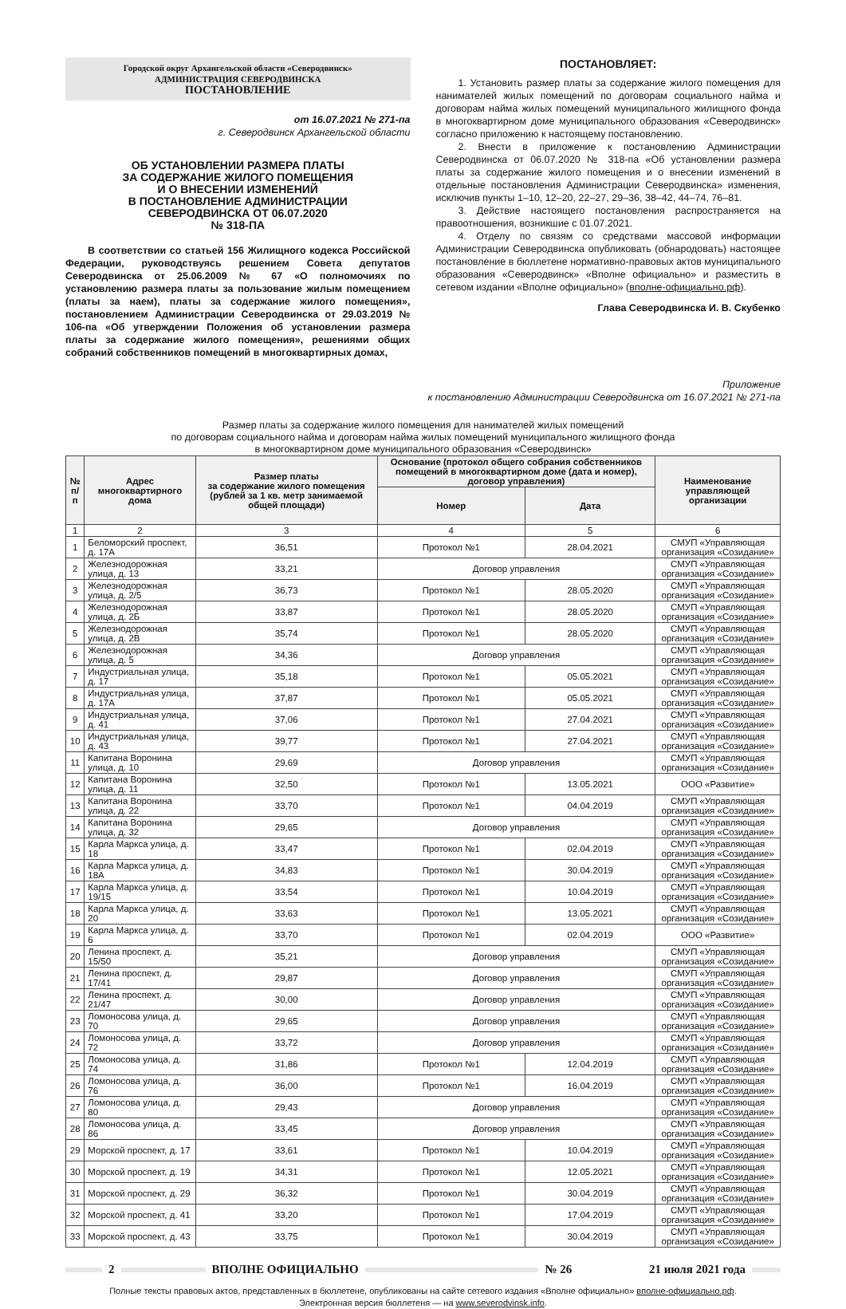Городской округ Архангельской области «Северодвинск»
АДМИНИСТРАЦИЯ СЕВЕРОДВИНСКА
ПОСТАНОВЛЕНИЕ
от 16.07.2021 № 271-па
г. Северодвинск Архангельской области
ОБ УСТАНОВЛЕНИИ РАЗМЕРА ПЛАТЫ
ЗА СОДЕРЖАНИЕ ЖИЛОГО ПОМЕЩЕНИЯ
И О ВНЕСЕНИИ ИЗМЕНЕНИЙ
В ПОСТАНОВЛЕНИЕ АДМИНИСТРАЦИИ
СЕВЕРОДВИНСКА ОТ 06.07.2020
№ 318-ПА
В соответствии со статьей 156 Жилищного кодекса Российской Федерации, руководствуясь решением Совета депутатов Северодвинска от 25.06.2009 № 67 «О полномочиях по установлению размера платы за пользование жилым помещением (платы за наем), платы за содержание жилого помещения», постановлением Администрации Северодвинска от 29.03.2019 № 106-па «Об утверждении Положения об установлении размера платы за содержание жилого помещения», решениями общих собраний собственников помещений в многоквартирных домах,
ПОСТАНОВЛЯЕТ:
1. Установить размер платы за содержание жилого помещения для нанимателей жилых помещений по договорам социального найма и договорам найма жилых помещений муниципального жилищного фонда в многоквартирном доме муниципального образования «Северодвинск» согласно приложению к настоящему постановлению.
2. Внести в приложение к постановлению Администрации Северодвинска от 06.07.2020 № 318-па «Об установлении размера платы за содержание жилого помещения и о внесении изменений в отдельные постановления Администрации Северодвинска» изменения, исключив пункты 1–10, 12–20, 22–27, 29–36, 38–42, 44–74, 76–81.
3. Действие настоящего постановления распространяется на правоотношения, возникшие с 01.07.2021.
4. Отделу по связям со средствами массовой информации Администрации Северодвинска опубликовать (обнародовать) настоящее постановление в бюллетене нормативно-правовых актов муниципального образования «Северодвинск» «Вполне официально» и разместить в сетевом издании «Вполне официально» (вполне-официально.рф).
Глава Северодвинска И. В. Скубенко
Приложение
к постановлению Администрации Северодвинска от 16.07.2021 № 271-па
Размер платы за содержание жилого помещения для нанимателей жилых помещений
по договорам социального найма и договорам найма жилых помещений муниципального жилищного фонда
в многоквартирном доме муниципального образования «Северодвинск»
| № п/п | Адрес многоквартирного дома | Размер платы за содержание жилого помещения (рублей за 1 кв. метр занимаемой общей площади) | Основание (протокол общего собрания собственников помещений в многоквартирном доме (дата и номер), договор управления) | | Наименование управляющей организации |
| --- | --- | --- | --- | --- | --- |
| | | | Номер | Дата | |
| 1 | 2 | 3 | 4 | 5 | 6 |
| 1 | Беломорский проспект, д. 17А | 36,51 | Протокол №1 | 28.04.2021 | СМУП «Управляющая организация «Созидание» |
| 2 | Железнодорожная улица, д. 13 | 33,21 | Договор управления | | СМУП «Управляющая организация «Созидание» |
| 3 | Железнодорожная улица, д. 2/5 | 36,73 | Протокол №1 | 28.05.2020 | СМУП «Управляющая организация «Созидание» |
| 4 | Железнодорожная улица, д. 2Б | 33,87 | Протокол №1 | 28.05.2020 | СМУП «Управляющая организация «Созидание» |
| 5 | Железнодорожная улица, д. 2В | 35,74 | Протокол №1 | 28.05.2020 | СМУП «Управляющая организация «Созидание» |
| 6 | Железнодорожная улица, д. 5 | 34,36 | Договор управления | | СМУП «Управляющая организация «Созидание» |
| 7 | Индустриальная улица, д. 17 | 35,18 | Протокол №1 | 05.05.2021 | СМУП «Управляющая организация «Созидание» |
| 8 | Индустриальная улица, д. 17А | 37,87 | Протокол №1 | 05.05.2021 | СМУП «Управляющая организация «Созидание» |
| 9 | Индустриальная улица, д. 41 | 37,06 | Протокол №1 | 27.04.2021 | СМУП «Управляющая организация «Созидание» |
| 10 | Индустриальная улица, д. 43 | 39,77 | Протокол №1 | 27.04.2021 | СМУП «Управляющая организация «Созидание» |
| 11 | Капитана Воронина улица, д. 10 | 29,69 | Договор управления | | СМУП «Управляющая организация «Созидание» |
| 12 | Капитана Воронина улица, д. 11 | 32,50 | Протокол №1 | 13.05.2021 | ООО «Развитие» |
| 13 | Капитана Воронина улица, д. 22 | 33,70 | Протокол №1 | 04.04.2019 | СМУП «Управляющая организация «Созидание» |
| 14 | Капитана Воронина улица, д. 32 | 29,65 | Договор управления | | СМУП «Управляющая организация «Созидание» |
| 15 | Карла Маркса улица, д. 18 | 33,47 | Протокол №1 | 02.04.2019 | СМУП «Управляющая организация «Созидание» |
| 16 | Карла Маркса улица, д. 18А | 34,83 | Протокол №1 | 30.04.2019 | СМУП «Управляющая организация «Созидание» |
| 17 | Карла Маркса улица, д. 19/15 | 33,54 | Протокол №1 | 10.04.2019 | СМУП «Управляющая организация «Созидание» |
| 18 | Карла Маркса улица, д. 20 | 33,63 | Протокол №1 | 13.05.2021 | СМУП «Управляющая организация «Созидание» |
| 19 | Карла Маркса улица, д. 6 | 33,70 | Протокол №1 | 02.04.2019 | ООО «Развитие» |
| 20 | Ленина проспект, д. 15/50 | 35,21 | Договор управления | | СМУП «Управляющая организация «Созидание» |
| 21 | Ленина проспект, д. 17/41 | 29,87 | Договор управления | | СМУП «Управляющая организация «Созидание» |
| 22 | Ленина проспект, д. 21/47 | 30,00 | Договор управления | | СМУП «Управляющая организация «Созидание» |
| 23 | Ломоносова улица, д. 70 | 29,65 | Договор управления | | СМУП «Управляющая организация «Созидание» |
| 24 | Ломоносова улица, д. 72 | 33,72 | Договор управления | | СМУП «Управляющая организация «Созидание» |
| 25 | Ломоносова улица, д. 74 | 31,86 | Протокол №1 | 12.04.2019 | СМУП «Управляющая организация «Созидание» |
| 26 | Ломоносова улица, д. 76 | 36,00 | Протокол №1 | 16.04.2019 | СМУП «Управляющая организация «Созидание» |
| 27 | Ломоносова улица, д. 80 | 29,43 | Договор управления | | СМУП «Управляющая организация «Созидание» |
| 28 | Ломоносова улица, д. 86 | 33,45 | Договор управления | | СМУП «Управляющая организация «Созидание» |
| 29 | Морской проспект, д. 17 | 33,61 | Протокол №1 | 10.04.2019 | СМУП «Управляющая организация «Созидание» |
| 30 | Морской проспект, д. 19 | 34,31 | Протокол №1 | 12.05.2021 | СМУП «Управляющая организация «Созидание» |
| 31 | Морской проспект, д. 29 | 36,32 | Протокол №1 | 30.04.2019 | СМУП «Управляющая организация «Созидание» |
| 32 | Морской проспект, д. 41 | 33,20 | Протокол №1 | 17.04.2019 | СМУП «Управляющая организация «Созидание» |
| 33 | Морской проспект, д. 43 | 33,75 | Протокол №1 | 30.04.2019 | СМУП «Управляющая организация «Созидание» |
2 ВПОЛНЕ ОФИЦИАЛЬНО № 26 21 июля 2021 года
Полные тексты правовых актов, представленных в бюллетене, опубликованы на сайте сетевого издания «Вполне официально» вполне-официально.рф.
Электронная версия бюллетеня — на www.severodvinsk.info.